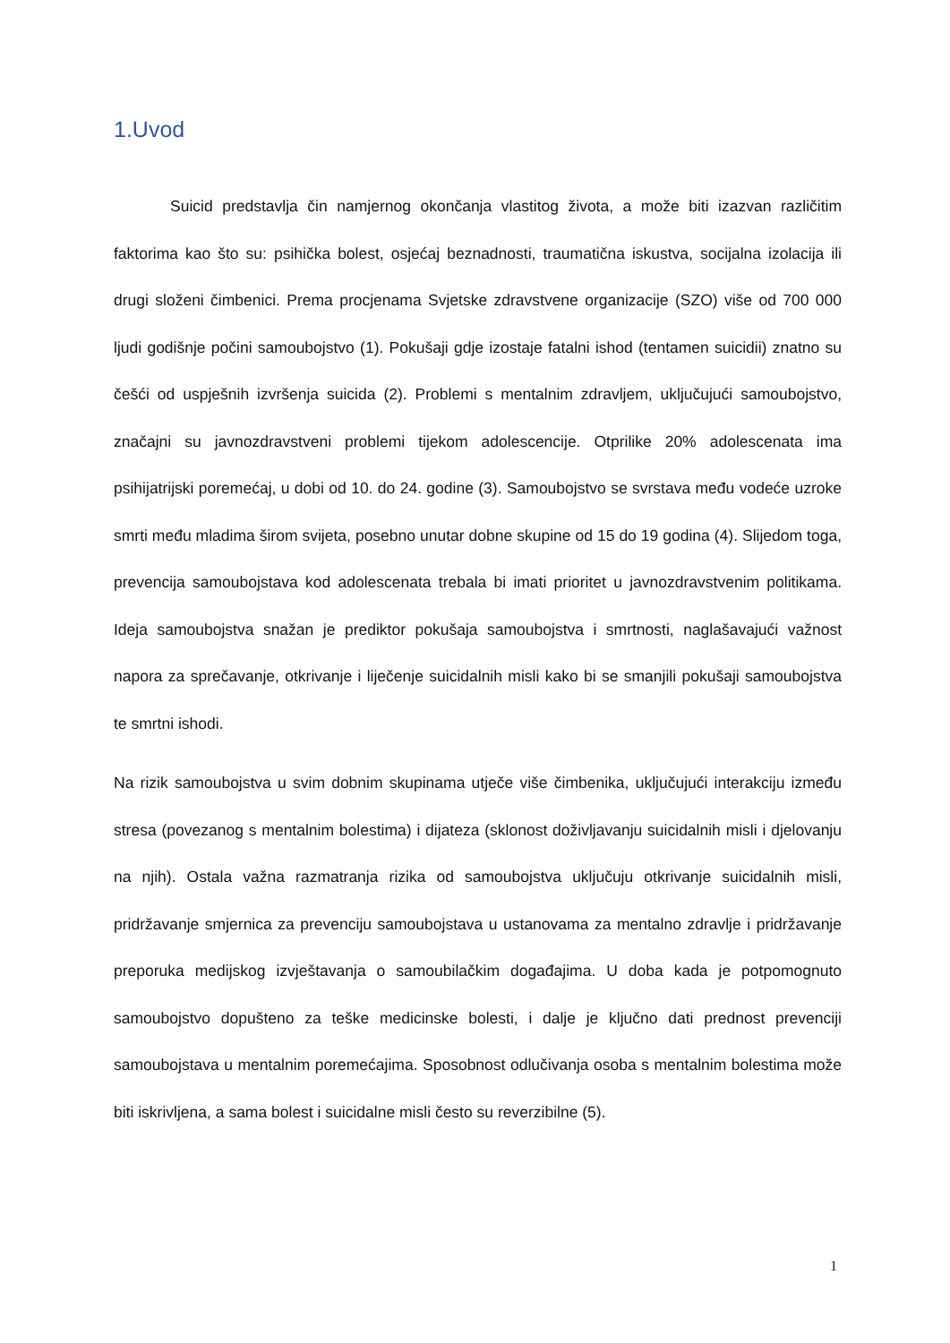1.Uvod
Suicid predstavlja čin namjernog okončanja vlastitog života, a može biti izazvan različitim faktorima kao što su: psihička bolest, osjećaj beznadnosti, traumatična iskustva, socijalna izolacija ili drugi složeni čimbenici. Prema procjenama Svjetske zdravstvene organizacije (SZO) više od 700 000 ljudi godišnje počini samoubojstvo (1). Pokušaji gdje izostaje fatalni ishod (tentamen suicidii) znatno su češći od uspješnih izvršenja suicida (2). Problemi s mentalnim zdravljem, uključujući samoubojstvo, značajni su javnozdravstveni problemi tijekom adolescencije. Otprilike 20% adolescenata ima psihijatrijski poremećaj, u dobi od 10. do 24. godine (3). Samoubojstvo se svrstava među vodeće uzroke smrti među mladima širom svijeta, posebno unutar dobne skupine od 15 do 19 godina (4). Slijedom toga, prevencija samoubojstava kod adolescenata trebala bi imati prioritet u javnozdravstvenim politikama. Ideja samoubojstva snažan je prediktor pokušaja samoubojstva i smrtnosti, naglašavajući važnost napora za sprečavanje, otkrivanje i liječenje suicidalnih misli kako bi se smanjili pokušaji samoubojstva te smrtni ishodi.
Na rizik samoubojstva u svim dobnim skupinama utječe više čimbenika, uključujući interakciju između stresa (povezanog s mentalnim bolestima) i dijateza (sklonost doživljavanju suicidalnih misli i djelovanju na njih). Ostala važna razmatranja rizika od samoubojstva uključuju otkrivanje suicidalnih misli, pridržavanje smjernica za prevenciju samoubojstava u ustanovama za mentalno zdravlje i pridržavanje preporuka medijskog izvještavanja o samoubilačkim događajima. U doba kada je potpomognuto samoubojstvo dopušteno za teške medicinske bolesti, i dalje je ključno dati prednost prevenciji samoubojstava u mentalnim poremećajima. Sposobnost odlučivanja osoba s mentalnim bolestima može biti iskrivljena, a sama bolest i suicidalne misli često su reverzibilne (5).
1